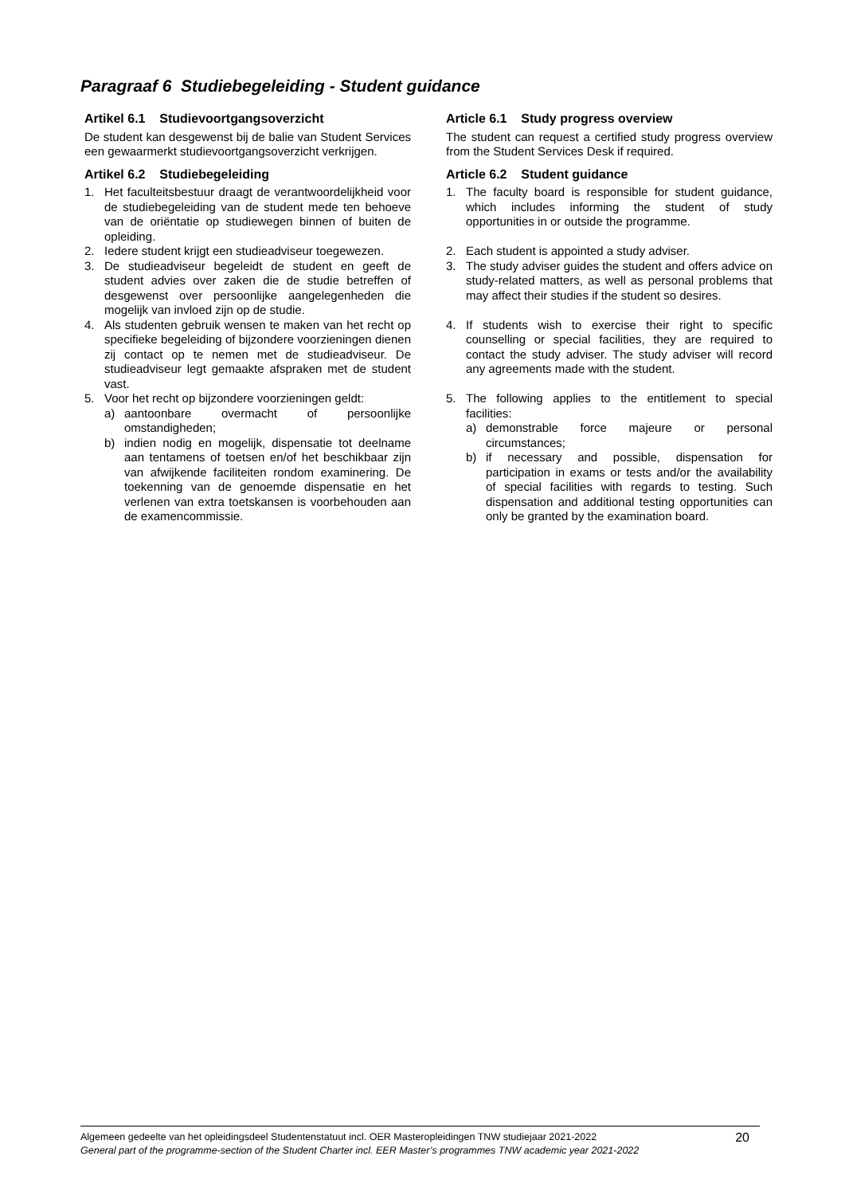Paragraaf 6 Studiebegeleiding - Student guidance
| Artikel 6.1 Studievoortgangsoverzicht De student kan desgewenst bij de balie van Student Services een gewaarmerkt studievoortgangsoverzicht verkrijgen. | Article 6.1 Study progress overview The student can request a certified study progress overview from the Student Services Desk if required. |
| Artikel 6.2 Studiebegeleiding | Article 6.2 Student guidance |
| 1. Het faculteitsbestuur draagt de verantwoordelijkheid voor de studiebegeleiding van de student mede ten behoeve van de oriëntatie op studiewegen binnen of buiten de opleiding. | 1. The faculty board is responsible for student guidance, which includes informing the student of study opportunities in or outside the programme. |
| 2. Iedere student krijgt een studieadviseur toegewezen. | 2. Each student is appointed a study adviser. |
| 3. De studieadviseur begeleidt de student en geeft de student advies over zaken die de studie betreffen of desgewenst over persoonlijke aangelegenheden die mogelijk van invloed zijn op de studie. | 3. The study adviser guides the student and offers advice on study-related matters, as well as personal problems that may affect their studies if the student so desires. |
| 4. Als studenten gebruik wensen te maken van het recht op specifieke begeleiding of bijzondere voorzieningen dienen zij contact op te nemen met de studieadviseur. De studieadviseur legt gemaakte afspraken met de student vast. | 4. If students wish to exercise their right to specific counselling or special facilities, they are required to contact the study adviser. The study adviser will record any agreements made with the student. |
| 5. Voor het recht op bijzondere voorzieningen geldt: a) aantoonbare overmacht of persoonlijke omstandigheden; b) indien nodig en mogelijk, dispensatie tot deelname aan tentamens of toetsen en/of het beschikbaar zijn van afwijkende faciliteiten rondom examinering. De toekenning van de genoemde dispensatie en het verlenen van extra toetskansen is voorbehouden aan de examencommissie. | 5. The following applies to the entitlement to special facilities: a) demonstrable force majeure or personal circumstances; b) if necessary and possible, dispensation for participation in exams or tests and/or the availability of special facilities with regards to testing. Such dispensation and additional testing opportunities can only be granted by the examination board. |
Algemeen gedeelte van het opleidingsdeel Studentenstatuut incl. OER Masteropleidingen TNW studiejaar 2021-2022
General part of the programme-section of the Student Charter incl. EER Master’s programmes TNW academic year 2021-2022
20